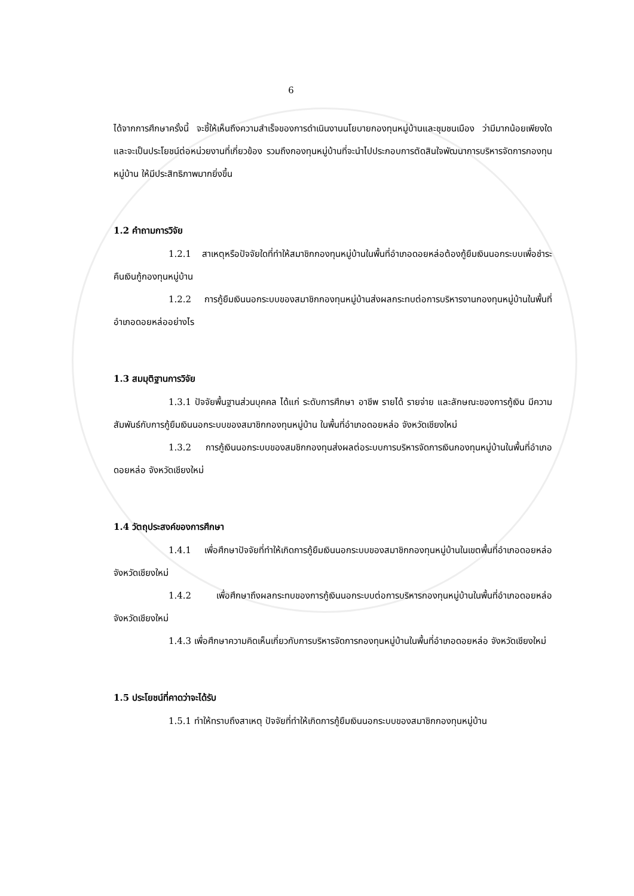6
ได้จากการศึกษาครั้งนี้ จะชี้ให้เห็นถึงความสำเร็จของการดำเนินงานนโยบายกองทุนหมู่บ้านและชุมชนเมือง ว่ามีมากน้อยเพียงใด และจะเป็นประโยชน์ต่อหน่วยงานที่เกี่ยวข้อง รวมถึงกองทุนหมู่บ้านที่จะนำไปประกอบการตัดสินใจพัฒนาการบริหารจัดการกองทุนหมู่บ้าน ให้มีประสิทธิภาพมากยิ่งขึ้น
1.2 คำถามการวิจัย
1.2.1 สาเหตุหรือปัจจัยใดที่ทำให้สมาชิกกองทุนหมู่บ้านในพื้นที่อำเภอดอยหล่อต้องกู้ยืมเงินนอกระบบเพื่อชำระคืนเงินกู้กองทุนหมู่บ้าน
1.2.2 การกู้ยืมเงินนอกระบบของสมาชิกกองทุนหมู่บ้านส่งผลกระทบต่อการบริหารงานกองทุนหมู่บ้านในพื้นที่อำเภอดอยหล่ออย่างไร
1.3 สมมุติฐานการวิจัย
1.3.1 ปัจจัยพื้นฐานส่วนบุคคล ได้แก่ ระดับการศึกษา อาชีพ รายได้ รายจ่าย และลักษณะของการกู้เงิน มีความสัมพันธ์กับการกู้ยืมเงินนอกระบบของสมาชิกกองทุนหมู่บ้าน ในพื้นที่อำเภอดอยหล่อ จังหวัดเชียงใหม่
1.3.2 การกู้เงินนอกระบบของสมชิกกองทุนส่งผลต่อระบบการบริหารจัดการเงินกองทุนหมู่บ้านในพื้นที่อำเภอดอยหล่อ จังหวัดเชียงใหม่
1.4 วัตถุประสงค์ของการศึกษา
1.4.1 เพื่อศึกษาปัจจัยที่ทำให้เกิดการกู้ยืมเงินนอกระบบของสมาชิกกองทุนหมู่บ้านในเขตพื้นที่อำเภอดอยหล่อ จังหวัดเชียงใหม่
1.4.2 เพื่อศึกษาถึงผลกระทบของการกู้เงินนอกระบบต่อการบริหารกองทุนหมู่บ้านในพื้นที่อำเภอดอยหล่อ จังหวัดเชียงใหม่
1.4.3 เพื่อศึกษาความคิดเห็นเกี่ยวกับการบริหารจัดการกองทุนหมู่บ้านในพื้นที่อำเภอดอยหล่อ จังหวัดเชียงใหม่
1.5 ประโยชน์ที่คาดว่าจะได้รับ
1.5.1 ทำให้ทราบถึงสาเหตุ ปัจจัยที่ทำให้เกิดการกู้ยืมเงินนอกระบบของสมาชิกกองทุนหมู่บ้าน